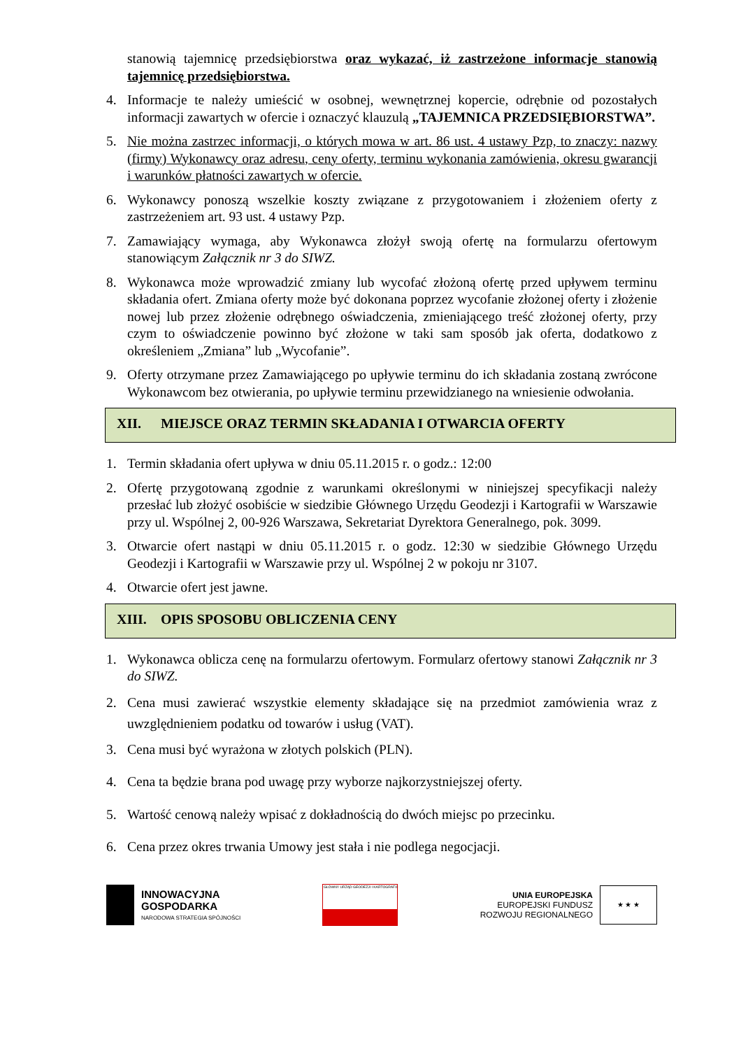stanowią tajemnicę przedsiębiorstwa oraz wykazać, iż zastrzeżone informacje stanowią tajemnicę przedsiębiorstwa.
4. Informacje te należy umieścić w osobnej, wewnętrznej kopercie, odrębnie od pozostałych informacji zawartych w ofercie i oznaczyć klauzulą „TAJEMNICA PRZEDSIĘBIORSTWA”.
5. Nie można zastrzec informacji, o których mowa w art. 86 ust. 4 ustawy Pzp, to znaczy: nazwy (firmy) Wykonawcy oraz adresu, ceny oferty, terminu wykonania zamówienia, okresu gwarancji i warunków płatności zawartych w ofercie.
6. Wykonawcy ponoszą wszelkie koszty związane z przygotowaniem i złożeniem oferty z zastrzeżeniem art. 93 ust. 4 ustawy Pzp.
7. Zamawiający wymaga, aby Wykonawca złożył swoją ofertę na formularzu ofertowym stanowiącym Załącznik nr 3 do SIWZ.
8. Wykonawca może wprowadzić zmiany lub wycofać złożoną ofertę przed upływem terminu składania ofert. Zmiana oferty może być dokonana poprzez wycofanie złożonej oferty i złożenie nowej lub przez złożenie odrębnego oświadczenia, zmieniającego treść złożonej oferty, przy czym to oświadczenie powinno być złożone w taki sam sposób jak oferta, dodatkowo z określeniem „Zmiana” lub „Wycofanie”.
9. Oferty otrzymane przez Zamawiającego po upływie terminu do ich składania zostaną zwrócone Wykonawcom bez otwierania, po upływie terminu przewidzianego na wniesienie odwołania.
XII. MIEJSCE ORAZ TERMIN SKŁADANIA I OTWARCIA OFERTY
1. Termin składania ofert upływa w dniu 05.11.2015 r. o godz.: 12:00
2. Ofertę przygotowaną zgodnie z warunkami określonymi w niniejszej specyfikacji należy przesłać lub złożyć osobiście w siedzibie Głównego Urzędu Geodezji i Kartografii w Warszawie przy ul. Wspólnej 2, 00-926 Warszawa, Sekretariat Dyrektora Generalnego, pok. 3099.
3. Otwarcie ofert nastąpi w dniu 05.11.2015 r. o godz. 12:30 w siedzibie Głównego Urzędu Geodezji i Kartografii w Warszawie przy ul. Wspólnej 2 w pokoju nr 3107.
4. Otwarcie ofert jest jawne.
XIII. OPIS SPOSOBU OBLICZENIA CENY
1. Wykonawca oblicza cenę na formularzu ofertowym. Formularz ofertowy stanowi Załącznik nr 3 do SIWZ.
2. Cena musi zawierać wszystkie elementy składające się na przedmiot zamówienia wraz z uwzględnieniem podatku od towarów i usług (VAT).
3. Cena musi być wyrażona w złotych polskich (PLN).
4. Cena ta będzie brana pod uwagę przy wyborze najkorzystniejszej oferty.
5. Wartość cenową należy wpisać z dokładnością do dwóch miejsc po przecinku.
6. Cena przez okres trwania Umowy jest stała i nie podlega negocjacji.
INNOWACYJNA
GOSPODARKA
NARODOWA STRATEGIA SPÓJNOŚCI
GŁÓWNY URZĄD GEODEZJI I KARTOGRAFII
UNIA EUROPEJSKA
EUROPEJSKI FUNDUSZ
ROZWOJU REGIONALNEGO
★ ★ ★